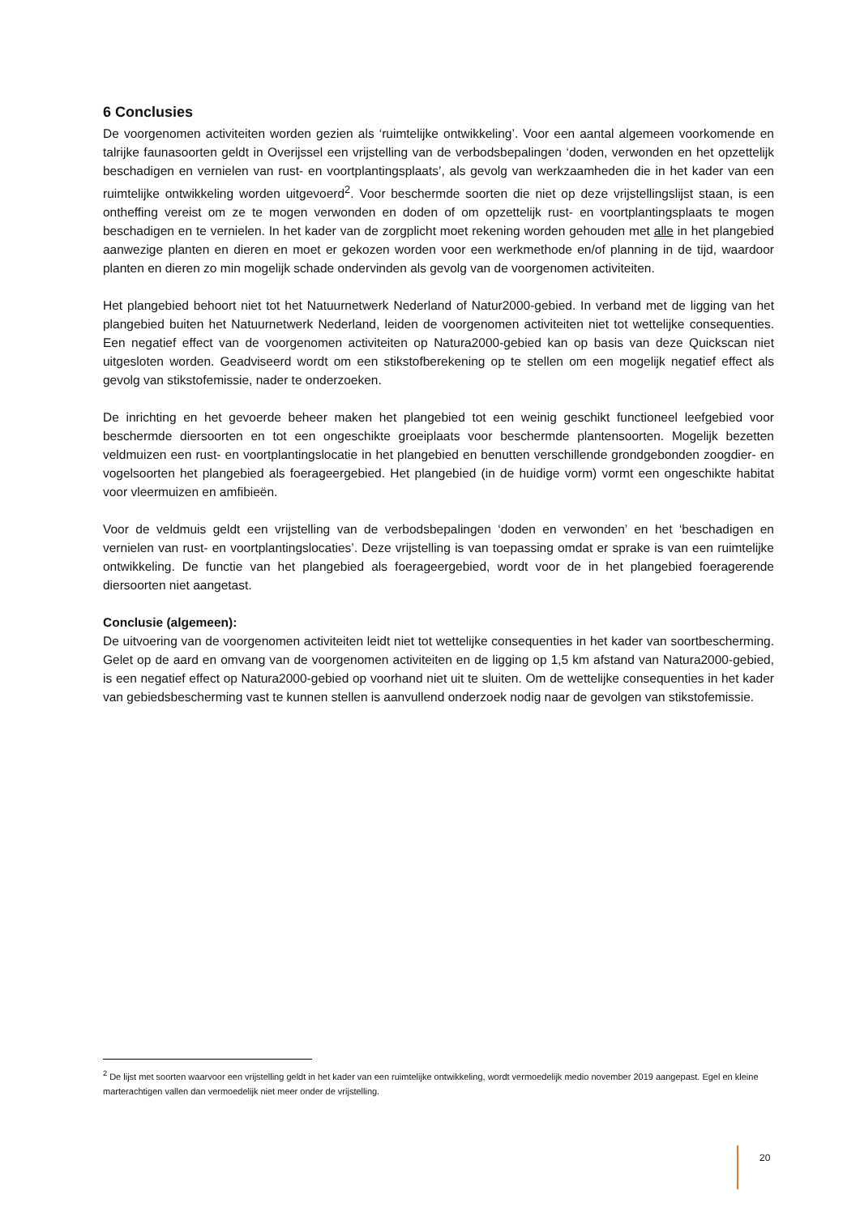6 Conclusies
De voorgenomen activiteiten worden gezien als ‘ruimtelijke ontwikkeling’. Voor een aantal algemeen voorkomende en talrijke faunasoorten geldt in Overijssel een vrijstelling van de verbodsbepalingen ‘doden, verwonden en het opzettelijk beschadigen en vernielen van rust- en voortplantingsplaats’, als gevolg van werkzaamheden die in het kader van een ruimtelijke ontwikkeling worden uitgevoerd<sup>2</sup>. Voor beschermde soorten die niet op deze vrijstellingslijst staan, is een ontheffing vereist om ze te mogen verwonden en doden of om opzettelijk rust- en voortplantingsplaats te mogen beschadigen en te vernielen. In het kader van de zorgplicht moet rekening worden gehouden met alle in het plangebied aanwezige planten en dieren en moet er gekozen worden voor een werkmethode en/of planning in de tijd, waardoor planten en dieren zo min mogelijk schade ondervinden als gevolg van de voorgenomen activiteiten.
Het plangebied behoort niet tot het Natuurnetwerk Nederland of Natur2000-gebied. In verband met de ligging van het plangebied buiten het Natuurnetwerk Nederland, leiden de voorgenomen activiteiten niet tot wettelijke consequenties. Een negatief effect van de voorgenomen activiteiten op Natura2000-gebied kan op basis van deze Quickscan niet uitgesloten worden. Geadviseerd wordt om een stikstofberekening op te stellen om een mogelijk negatief effect als gevolg van stikstofemissie, nader te onderzoeken.
De inrichting en het gevoerde beheer maken het plangebied tot een weinig geschikt functioneel leefgebied voor beschermde diersoorten en tot een ongeschikte groeiplaats voor beschermde plantensoorten. Mogelijk bezetten veldmuizen een rust- en voortplantingslocatie in het plangebied en benutten verschillende grondgebonden zoogdier- en vogelsoorten het plangebied als foerageergebied. Het plangebied (in de huidige vorm) vormt een ongeschikte habitat voor vleermuizen en amfibieën.
Voor de veldmuis geldt een vrijstelling van de verbodsbepalingen ‘doden en verwonden’ en het ‘beschadigen en vernielen van rust- en voortplantingslocaties’. Deze vrijstelling is van toepassing omdat er sprake is van een ruimtelijke ontwikkeling. De functie van het plangebied als foerageergebied, wordt voor de in het plangebied foeragerende diersoorten niet aangetast.
Conclusie (algemeen):
De uitvoering van de voorgenomen activiteiten leidt niet tot wettelijke consequenties in het kader van soortbescherming. Gelet op de aard en omvang van de voorgenomen activiteiten en de ligging op 1,5 km afstand van Natura2000-gebied, is een negatief effect op Natura2000-gebied op voorhand niet uit te sluiten. Om de wettelijke consequenties in het kader van gebiedsbescherming vast te kunnen stellen is aanvullend onderzoek nodig naar de gevolgen van stikstofemissie.
<sup>2</sup> De lijst met soorten waarvoor een vrijstelling geldt in het kader van een ruimtelijke ontwikkeling, wordt vermoedelijk medio november 2019 aangepast. Egel en kleine marterachtigen vallen dan vermoedelijk niet meer onder de vrijstelling.
20